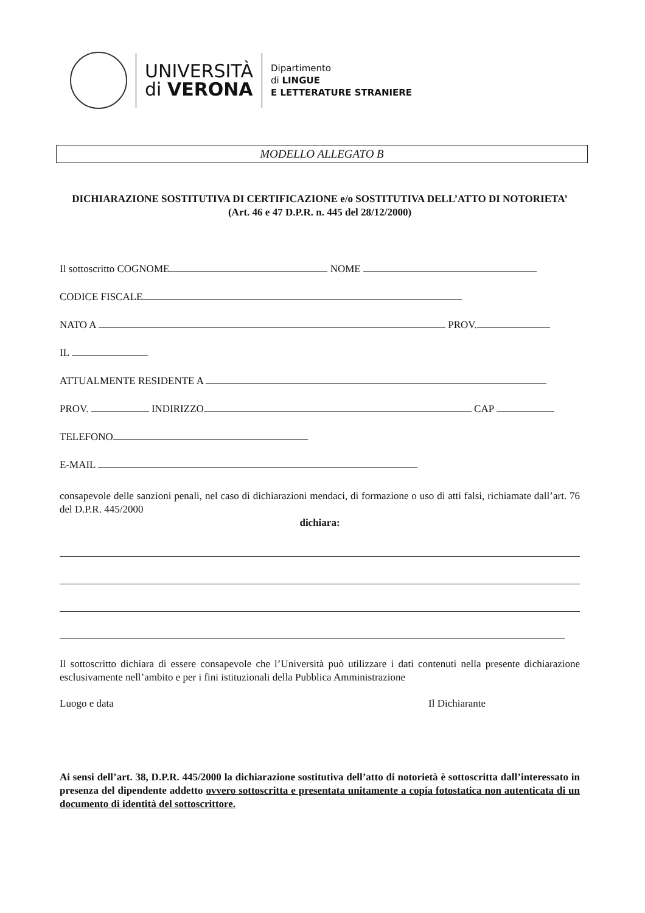UNIVERSITÀ
di VERONA
Dipartimento
di LINGUE
E LETTERATURE STRANIERE
MODELLO ALLEGATO B
DICHIARAZIONE SOSTITUTIVA DI CERTIFICAZIONE e/o SOSTITUTIVA DELL’ATTO DI NOTORIETA’
(Art. 46 e 47 D.P.R. n. 445 del 28/12/2000)
Il sottoscritto COGNOME NOME
CODICE FISCALE
NATO A PROV.
IL
ATTUALMENTE RESIDENTE A
PROV. INDIRIZZO CAP
TELEFONO
E-MAIL
consapevole delle sanzioni penali, nel caso di dichiarazioni mendaci, di formazione o uso di atti falsi, richiamate dall’art. 76 del D.P.R. 445/2000
dichiara:
Il sottoscritto dichiara di essere consapevole che l’Università può utilizzare i dati contenuti nella presente dichiarazione esclusivamente nell’ambito e per i fini istituzionali della Pubblica Amministrazione
Luogo e data Il Dichiarante
Ai sensi dell’art. 38, D.P.R. 445/2000 la dichiarazione sostitutiva dell’atto di notorietà è sottoscritta dall’interessato in presenza del dipendente addetto ovvero sottoscritta e presentata unitamente a copia fotostatica non autenticata di un documento di identità del sottoscrittore.